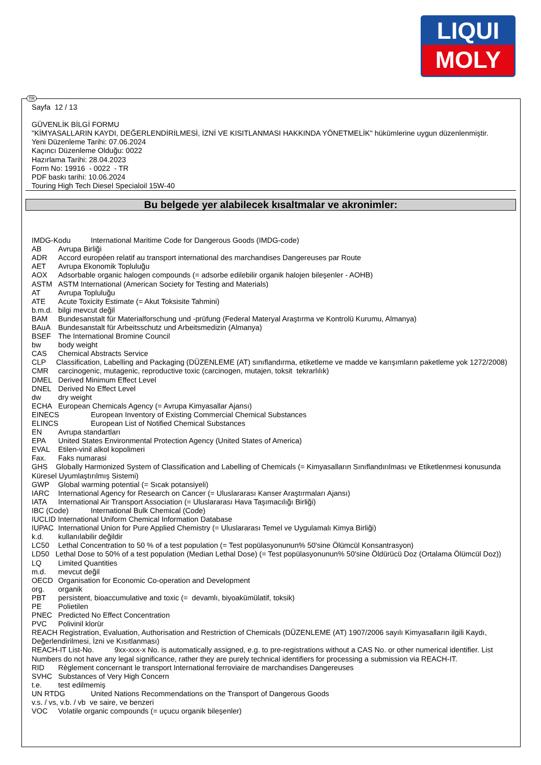LIQUI
MOLY
TR
Sayfa 12 / 13
GÜVENLİK BİLGİ FORMU
"KİMYASALLARIN KAYDI, DEĞERLENDİRİLMESİ, İZNİ VE KISITLANMASI HAKKINDA YÖNETMELİK" hükümlerine uygun düzenlenmiştir.
Yeni Düzenleme Tarihi: 07.06.2024
Kaçıncı Düzenleme Olduğu: 0022
Hazırlama Tarihi: 28.04.2023
Form No: 19916 - 0022 - TR
PDF baskı tarihi: 10.06.2024
Touring High Tech Diesel Specialoil 15W-40
Bu belgede yer alabilecek kısaltmalar ve akronimler:
IMDG-Kodu International Maritime Code for Dangerous Goods (IMDG-code)
AB Avrupa Birliği
ADR Accord européen relatif au transport international des marchandises Dangereuses par Route
AET Avrupa Ekonomik Topluluğu
AOX Adsorbable organic halogen compounds (= adsorbe edilebilir organik halojen bileşenler - AOHB)
ASTM ASTM International (American Society for Testing and Materials)
AT Avrupa Topluluğu
ATE Acute Toxicity Estimate (= Akut Toksisite Tahmini)
b.m.d. bilgi mevcut değil
BAM Bundesanstalt für Materialforschung und -prüfung (Federal Materyal Araştırma ve Kontrolü Kurumu, Almanya)
BAuA Bundesanstalt für Arbeitsschutz und Arbeitsmedizin (Almanya)
BSEF The International Bromine Council
bw body weight
CAS Chemical Abstracts Service
CLP Classification, Labelling and Packaging (DÜZENLEME (AT) sınıflandırma, etiketleme ve madde ve karışımların paketleme yok 1272/2008)
CMR carcinogenic, mutagenic, reproductive toxic (carcinogen, mutajen, toksit tekrarlılık)
DMEL Derived Minimum Effect Level
DNEL Derived No Effect Level
dw dry weight
ECHA European Chemicals Agency (= Avrupa Kimyasallar Ajansı)
EINECS European Inventory of Existing Commercial Chemical Substances
ELINCS European List of Notified Chemical Substances
EN Avrupa standartları
EPA United States Environmental Protection Agency (United States of America)
EVAL Etilen-vinil alkol kopolimeri
Fax. Faks numarasi
GHS Globally Harmonized System of Classification and Labelling of Chemicals (= Kimyasalların Sınıflandırılması ve Etiketlenmesi konusunda Küresel Uyumlaştırılmış Sistemi)
GWP Global warming potential (= Sıcak potansiyeli)
IARC International Agency for Research on Cancer (= Uluslararası Kanser Araştırmaları Ajansı)
IATA International Air Transport Association (= Uluslararası Hava Taşımacılığı Birliği)
IBC (Code) International Bulk Chemical (Code)
IUCLID International Uniform Chemical Information Database
IUPAC International Union for Pure Applied Chemistry (= Uluslararası Temel ve Uygulamalı Kimya Birliği)
k.d. kullanılabilir değildir
LC50 Lethal Concentration to 50 % of a test population (= Test popülasyonunun% 50'sine Ölümcül Konsantrasyon)
LD50 Lethal Dose to 50% of a test population (Median Lethal Dose) (= Test popülasyonunun% 50'sine Öldürücü Doz (Ortalama Ölümcül Doz))
LQ Limited Quantities
m.d. mevcut değil
OECD Organisation for Economic Co-operation and Development
org. organik
PBT persistent, bioaccumulative and toxic (= devamlı, biyoakümülatif, toksik)
PE Polietilen
PNEC Predicted No Effect Concentration
PVC Polivinil klorür
REACH Registration, Evaluation, Authorisation and Restriction of Chemicals (DÜZENLEME (AT) 1907/2006 sayılı Kimyasalların ilgili Kaydı, Değerlendirilmesi, İzni ve Kısıtlanması)
REACH-IT List-No. 9xx-xxx-x No. is automatically assigned, e.g. to pre-registrations without a CAS No. or other numerical identifier. List Numbers do not have any legal significance, rather they are purely technical identifiers for processing a submission via REACH-IT.
RID Règlement concernant le transport International ferroviaire de marchandises Dangereuses
SVHC Substances of Very High Concern
t.e. test edilmemiş
UN RTDG United Nations Recommendations on the Transport of Dangerous Goods
v.s. / vs, v.b. / vb ve saire, ve benzeri
VOC Volatile organic compounds (= uçucu organik bileşenler)